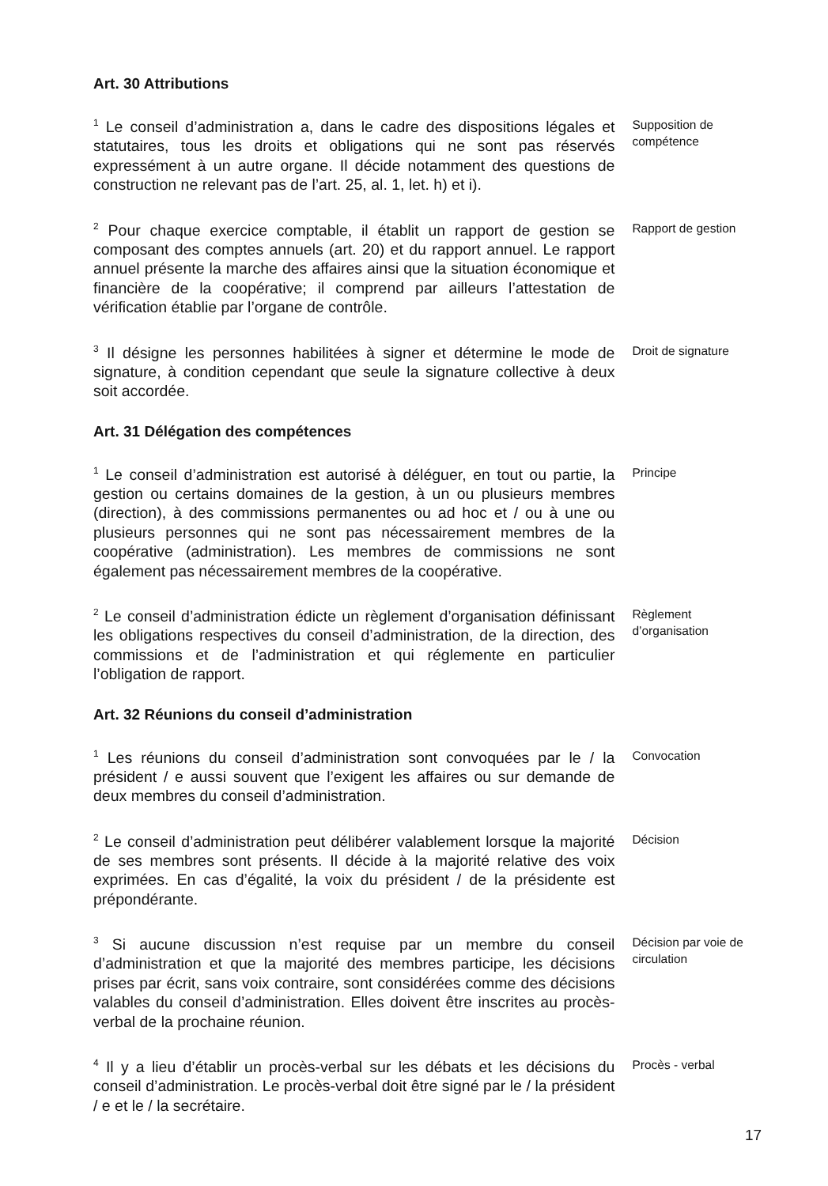Art. 30 Attributions
<sup>1</sup> Le conseil d’administration a, dans le cadre des dispositions légales et statutaires, tous les droits et obligations qui ne sont pas réservés expressément à un autre organe. Il décide notamment des questions de construction ne relevant pas de l’art. 25, al. 1, let. h) et i).
Supposition de compétence
<sup>2</sup> Pour chaque exercice comptable, il établit un rapport de gestion se composant des comptes annuels (art. 20) et du rapport annuel. Le rapport annuel présente la marche des affaires ainsi que la situation économique et financière de la coopérative; il comprend par ailleurs l’attestation de vérification établie par l’organe de contrôle.
Rapport de gestion
<sup>3</sup> Il désigne les personnes habilitées à signer et détermine le mode de signature, à condition cependant que seule la signature collective à deux soit accordée.
Droit de signature
Art. 31 Délégation des compétences
<sup>1</sup> Le conseil d’administration est autorisé à déléguer, en tout ou partie, la gestion ou certains domaines de la gestion, à un ou plusieurs membres (direction), à des commissions permanentes ou ad hoc et / ou à une ou plusieurs personnes qui ne sont pas nécessairement membres de la coopérative (administration). Les membres de commissions ne sont également pas nécessairement membres de la coopérative.
Principe
<sup>2</sup> Le conseil d’administration édicte un règlement d’organisation définissant les obligations respectives du conseil d’administration, de la direction, des commissions et de l’administration et qui réglemente en particulier l’obligation de rapport.
Règlement d’organisation
Art. 32 Réunions du conseil d’administration
<sup>1</sup> Les réunions du conseil d’administration sont convoquées par le / la président / e aussi souvent que l’exigent les affaires ou sur demande de deux membres du conseil d’administration.
Convocation
<sup>2</sup> Le conseil d’administration peut délibérer valablement lorsque la majorité de ses membres sont présents. Il décide à la majorité relative des voix exprimées. En cas d’égalité, la voix du président / de la présidente est prépondérante.
Décision
<sup>3</sup> Si aucune discussion n’est requise par un membre du conseil d’administration et que la majorité des membres participe, les décisions prises par écrit, sans voix contraire, sont considérées comme des décisions valables du conseil d’administration. Elles doivent être inscrites au procès-verbal de la prochaine réunion.
Décision par voie de circulation
<sup>4</sup> Il y a lieu d’établir un procès-verbal sur les débats et les décisions du conseil d’administration. Le procès-verbal doit être signé par le / la président / e et le / la secrétaire.
Procès - verbal
17